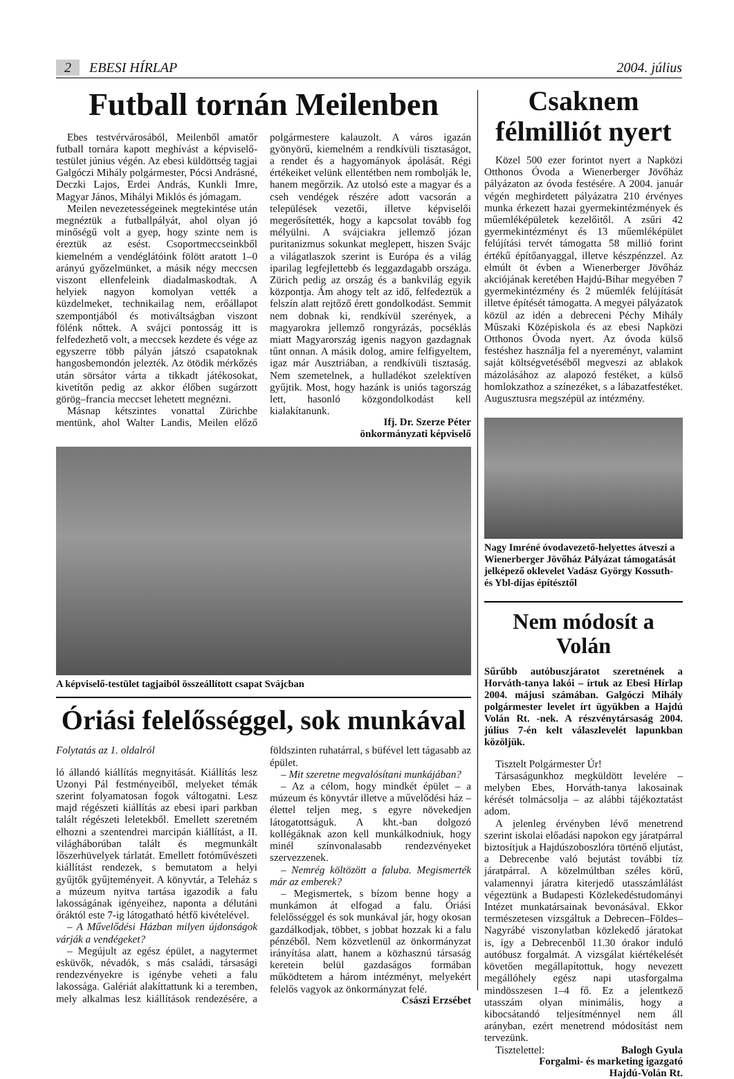2 EBESI HÍRLAP 2004. július
Futball tornán Meilenben
Ebes testvérvárosából, Meilenből amatőr futball tornára kapott meghívást a képviselő-testület június végén. Az ebesi küldöttség tagjai Galgóczi Mihály polgármester, Pócsi Andrásné, Deczki Lajos, Erdei András, Kunkli Imre, Magyar János, Mihályi Miklós és jómagam.
Meilen nevezetességeinek megtekintése után megnéztük a futballpályát, ahol olyan jó minőségű volt a gyep, hogy szinte nem is éreztük az esést. Csoportmeccseinkből kiemelném a vendéglátóink fölött aratott 1–0 arányú győzelmünket, a másik négy meccsen viszont ellenfeleink diadalmaskodtak. A helyiek nagyon komolyan vették a küzdelmeket, technikailag nem, erőállapot szempontjából és motiváltságban viszont fölénk nőttek. A svájci pontosság itt is felfedezhető volt, a meccsek kezdete és vége az egyszerre több pályán játszó csapatoknak hangosbemondón jelezték. Az ötödik mérkőzés után sörsátor várta a tikkadt játékosokat, kivetítőn pedig az akkor élőben sugárzott görög–francia meccset lehetett megnézni.
Másnap kétszintes vonattal Zürichbe mentünk, ahol Walter Landis, Meilen előző polgármestere kalauzolt. A város igazán gyönyörű, kiemelném a rendkívüli tisztaságot, a rendet és a hagyományok ápolását. Régi értékeiket velünk ellentétben nem rombolják le, hanem megőrzik. Az utolsó este a magyar és a cseh vendégek részére adott vacsorán a települések vezetői, illetve képviselői megerősítették, hogy a kapcsolat tovább fog mélyülni. A svájciakra jellemző józan puritanizmus sokunkat meglepett, hiszen Svájc a világatlaszok szerint is Európa és a világ iparilag legfejlettebb és leggazdagabb országa. Zürich pedig az ország és a bankvilág egyik központja. Ám ahogy telt az idő, felfedeztük a felszín alatt rejtőző érett gondolkodást. Semmit nem dobnak ki, rendkívül szerények, a magyarokra jellemző rongyrázás, pocséklás miatt Magyarország igenis nagyon gazdagnak tűnt onnan. A másik dolog, amire felfigyeltem, igaz már Ausztriában, a rendkívüli tisztaság. Nem szemetelnek, a hulladékot szelektíven gyűjtik. Most, hogy hazánk is uniós tagország lett, hasonló közgondolkodást kell kialakítanunk.
Ifj. Dr. Szerze Péter
önkormányzati képviselő
A képviselő-testület tagjaiból összeállított csapat Svájcban
Óriási felelősséggel, sok munkával
Folytatás az 1. oldalról
ló állandó kiállítás megnyitását. Kiállítás lesz Uzonyi Pál festményeiből, melyeket témák szerint folyamatosan fogok váltogatni. Lesz majd régészeti kiállítás az ebesi ipari parkban talált régészeti leletekből. Emellett szeretném elhozni a szentendrei marcipán kiállítást, a II. világháborúban talált és megmunkált lőszerhüvelyek tárlatát. Emellett fotóművészeti kiállítást rendezek, s bemutatom a helyi gyűjtők gyűjteményeit. A könyvtár, a Teleház s a múzeum nyitva tartása igazodik a falu lakosságának igényeihez, naponta a délutáni óráktól este 7-ig látogatható hétfő kivételével.
– A Művelődési Házban milyen újdonságok várják a vendégeket?
– Megújult az egész épület, a nagytermet esküvők, névadók, s más családi, társasági rendezvényekre is igénybe veheti a falu lakossága. Galériát alakíttattunk ki a teremben, mely alkalmas lesz kiállítások rendezésére, a földszinten ruhatárral, s büfével lett tágasabb az épület.
– Mit szeretne megvalósítani munkájában?
– Az a célom, hogy mindkét épület – a múzeum és könyvtár illetve a művelődési ház – élettel teljen meg, s egyre növekedjen látogatottságuk. A kht.-ban dolgozó kollégáknak azon kell munkálkodniuk, hogy minél színvonalasabb rendezvényeket szervezzenek.
– Nemrég költözött a faluba. Megismerték már az emberek?
– Megismertek, s bízom benne hogy a munkámon át elfogad a falu. Óriási felelősséggel és sok munkával jár, hogy okosan gazdálkodjak, többet, s jobbat hozzak ki a falu pénzéből. Nem közvetlenül az önkormányzat irányítása alatt, hanem a közhasznú társaság keretein belül gazdaságos formában működtetem a három intézményt, melyekért felelős vagyok az önkormányzat felé.
Császi Erzsébet
Csaknem félmilliót nyert
Közel 500 ezer forintot nyert a Napközi Otthonos Óvoda a Wienerberger Jövőház pályázaton az óvoda festésére. A 2004. január végén meghirdetett pályázatra 210 érvényes munka érkezett hazai gyermekintézmények és műemléképületek kezelőitől. A zsűri 42 gyermekintézményt és 13 műemléképület felújítási tervét támogatta 58 millió forint értékű építőanyaggal, illetve készpénzzel. Az elmúlt öt évben a Wienerberger Jövőház akciójának keretében Hajdú-Bihar megyében 7 gyermekintézmény és 2 műemlék felújítását illetve építését támogatta. A megyei pályázatok közül az idén a debreceni Péchy Mihály Műszaki Középiskola és az ebesi Napközi Otthonos Óvoda nyert. Az óvoda külső festéshez használja fel a nyereményt, valamint saját költségvetéséből megveszi az ablakok mázolásához az alapozó festéket, a külső homlokzathoz a színezéket, s a lábazatfestéket. Augusztusra megszépül az intézmény.
Nagy Imréné óvodavezető-helyettes átveszi a Wienerberger Jövőház Pályázat támogatását jelképező oklevelet Vadász György Kossuth- és Ybl-díjas építésztől
Nem módosít a Volán
Sűrűbb autóbuszjáratot szeretnének a Horváth-tanya lakói – írtuk az Ebesi Hírlap 2004. májusi számában. Galgóczi Mihály polgármester levelet írt ügyükben a Hajdú Volán Rt. -nek. A részvénytársaság 2004. július 7-én kelt válaszlevelét lapunkban közöljük.
Tisztelt Polgármester Úr!
Társaságunkhoz megküldött levelére – melyben Ebes, Horváth-tanya lakosainak kérését tolmácsolja – az alábbi tájékoztatást adom.
A jelenleg érvényben lévő menetrend szerint iskolai előadási napokon egy járatpárral biztosítjuk a Hajdúszoboszlóra történő eljutást, a Debrecenbe való bejutást további tíz járatpárral. A közelmúltban széles körű, valamennyi járatra kiterjedő utasszámlálást végeztünk a Budapesti Közlekedéstudományi Intézet munkatársainak bevonásával. Ekkor természetesen vizsgáltuk a Debrecen–Földes–Nagyrábé viszonylatban közlekedő járatokat is, így a Debrecenből 11.30 órakor induló autóbusz forgalmát. A vizsgálat kiértékelését követően megállapítottuk, hogy nevezett megállóhely egész napi utasforgalma mindösszesen 1–4 fő. Ez a jelentkező utasszám olyan minimális, hogy a kibocsátandó teljesítménnyel nem áll arányban, ezért menetrend módosítást nem tervezünk.
Tisztelettel: Balogh Gyula
Forgalmi- és marketing igazgató
Hajdú-Volán Rt.